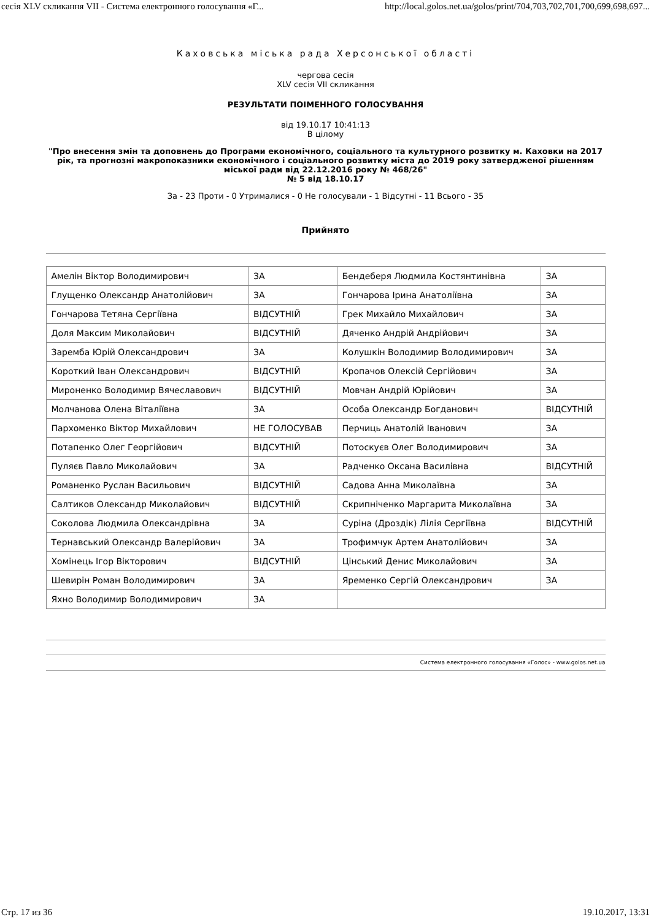сесія XLV скликання VII - Система електронного голосування «Г... http://local.golos.net.ua/golos/print/704,703,702,701,700,699,698,697...
Каховська міська рада Херсонської області
чергова сесія
XLV сесія VII скликання
РЕЗУЛЬТАТИ ПОІМЕННОГО ГОЛОСУВАННЯ
від 19.10.17 10:41:13
В цілому
"Про внесення змін та доповнень до Програми економічного, соціального та культурного розвитку м. Каховки на 2017 рік, та прогнозні макропоказники економічного і соціального розвитку міста до 2019 року затвердженої рішенням міської ради від 22.12.2016 року № 468/26"
№ 5 від 18.10.17
За - 23 Проти - 0 Утрималися - 0 Не голосували - 1 Відсутні - 11 Всього - 35
Прийнято
| Амелін Віктор Володимирович | ЗА | Бендеберя Людмила Костянтинівна | ЗА |
| Глущенко Олександр Анатолійович | ЗА | Гончарова Ірина Анатоліївна | ЗА |
| Гончарова Тетяна Сергіївна | ВІДСУТНІЙ | Грек Михайло Михайлович | ЗА |
| Доля Максим Миколайович | ВІДСУТНІЙ | Дяченко Андрій Андрійович | ЗА |
| Заремба Юрій Олександрович | ЗА | Колушкін Володимир Володимирович | ЗА |
| Короткий Іван Олександрович | ВІДСУТНІЙ | Кропачов Олексій Сергійович | ЗА |
| Мироненко Володимир Вячеславович | ВІДСУТНІЙ | Мовчан Андрій Юрійович | ЗА |
| Молчанова Олена Віталіївна | ЗА | Особа Олександр Богданович | ВІДСУТНІЙ |
| Пархоменко Віктор Михайлович | НЕ ГОЛОСУВАВ | Перчиць Анатолій Іванович | ЗА |
| Потапенко Олег Георгійович | ВІДСУТНІЙ | Потоскуєв Олег Володимирович | ЗА |
| Пуляєв Павло Миколайович | ЗА | Радченко Оксана Василівна | ВІДСУТНІЙ |
| Романенко Руслан Васильович | ВІДСУТНІЙ | Садова Анна Миколаївна | ЗА |
| Салтиков Олександр Миколайович | ВІДСУТНІЙ | Скрипніченко Маргарита Миколаївна | ЗА |
| Соколова Людмила Олександрівна | ЗА | Суріна (Дроздік) Лілія Сергіївна | ВІДСУТНІЙ |
| Тернавський Олександр Валерійович | ЗА | Трофимчук Артем Анатолійович | ЗА |
| Хомінець Ігор Вікторович | ВІДСУТНІЙ | Цінський Денис Миколайович | ЗА |
| Шевирін Роман Володимирович | ЗА | Яременко Сергій Олександрович | ЗА |
| Яхно Володимир Володимирович | ЗА | | |
Система електронного голосування «Голос» - www.golos.net.ua
Стр. 17 из 36 19.10.2017, 13:31